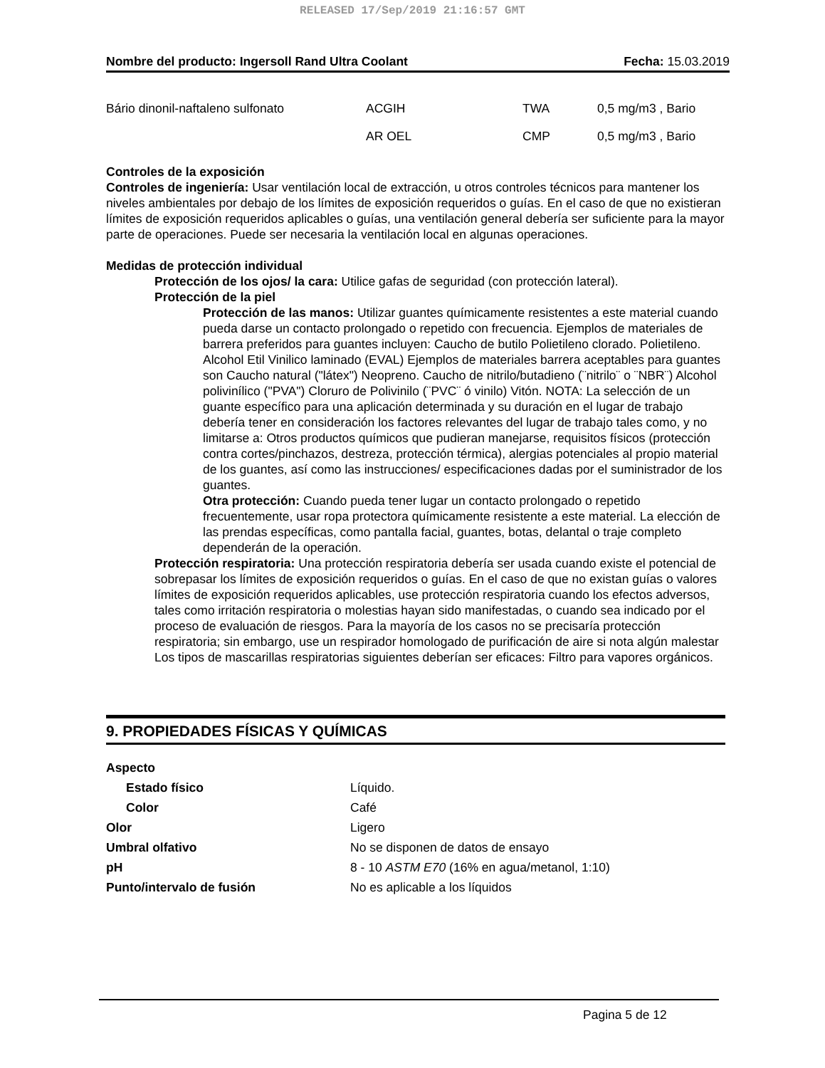RELEASED 17/Sep/2019 21:16:57 GMT
Nombre del producto: Ingersoll Rand Ultra Coolant Fecha: 15.03.2019
| Bário dinonil-naftaleno sulfonato | ACGIH | TWA | 0,5 mg/m3 , Bario |
| | AR OEL | CMP | 0,5 mg/m3 , Bario |
Controles de la exposición
Controles de ingeniería: Usar ventilación local de extracción, u otros controles técnicos para mantener los niveles ambientales por debajo de los límites de exposición requeridos o guías. En el caso de que no existieran límites de exposición requeridos aplicables o guías, una ventilación general debería ser suficiente para la mayor parte de operaciones. Puede ser necesaria la ventilación local en algunas operaciones.
Medidas de protección individual
Protección de los ojos/ la cara: Utilice gafas de seguridad (con protección lateral).
Protección de la piel
Protección de las manos: Utilizar guantes químicamente resistentes a este material cuando pueda darse un contacto prolongado o repetido con frecuencia. Ejemplos de materiales de barrera preferidos para guantes incluyen: Caucho de butilo Polietileno clorado. Polietileno. Alcohol Etil Vinilico laminado (EVAL) Ejemplos de materiales barrera aceptables para guantes son Caucho natural ("látex") Neopreno. Caucho de nitrilo/butadieno (¨nitrilo¨ o ¨NBR¨) Alcohol polivinílico ("PVA") Cloruro de Polivinilo (¨PVC¨ ó vinilo) Vitón. NOTA: La selección de un guante específico para una aplicación determinada y su duración en el lugar de trabajo debería tener en consideración los factores relevantes del lugar de trabajo tales como, y no limitarse a: Otros productos químicos que pudieran manejarse, requisitos físicos (protección contra cortes/pinchazos, destreza, protección térmica), alergias potenciales al propio material de los guantes, así como las instrucciones/ especificaciones dadas por el suministrador de los guantes.
Otra protección: Cuando pueda tener lugar un contacto prolongado o repetido frecuentemente, usar ropa protectora químicamente resistente a este material. La elección de las prendas específicas, como pantalla facial, guantes, botas, delantal o traje completo dependerán de la operación.
Protección respiratoria: Una protección respiratoria debería ser usada cuando existe el potencial de sobrepasar los límites de exposición requeridos o guías. En el caso de que no existan guías o valores límites de exposición requeridos aplicables, use protección respiratoria cuando los efectos adversos, tales como irritación respiratoria o molestias hayan sido manifestadas, o cuando sea indicado por el proceso de evaluación de riesgos. Para la mayoría de los casos no se precisaría protección respiratoria; sin embargo, use un respirador homologado de purificación de aire si nota algún malestar
Los tipos de mascarillas respiratorias siguientes deberían ser eficaces: Filtro para vapores orgánicos.
9. PROPIEDADES FÍSICAS Y QUÍMICAS
| Aspecto | |
| Estado físico | Líquido. |
| Color | Café |
| Olor | Ligero |
| Umbral olfativo | No se disponen de datos de ensayo |
| pH | 8 - 10 ASTM E70 (16% en agua/metanol, 1:10) |
| Punto/intervalo de fusión | No es aplicable a los líquidos |
Pagina 5 de 12